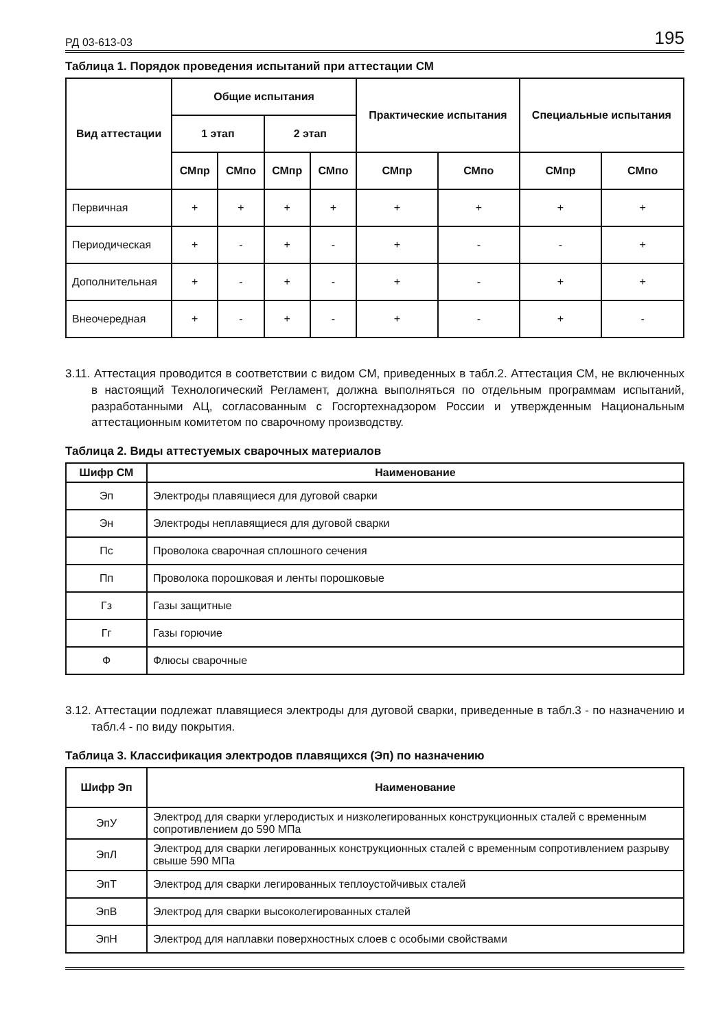РД 03-613-03 195
Таблица 1. Порядок проведения испытаний при аттестации СМ
| Вид аттестации | Общие испытания | | | | Практические испытания | | Специальные испытания | |
| --- | --- | --- | --- | --- | --- | --- | --- | --- |
| | 1 этап | | 2 этап | | | | | |
| | СМпр | СМпо | СМпр | СМпо | СМпр | СМпо | СМпр | СМпо |
| Первичная | + | + | + | + | + | + | + | + |
| Периодическая | + | - | + | - | + | - | - | + |
| Дополнительная | + | - | + | - | + | - | + | + |
| Внеочередная | + | - | + | - | + | - | + | - |
3.11. Аттестация проводится в соответствии с видом СМ, приведенных в табл.2. Аттестация СМ, не включенных в настоящий Технологический Регламент, должна выполняться по отдельным программам испытаний, разработанными АЦ, согласованным с Госгортехнадзором России и утвержденным Национальным аттестационным комитетом по сварочному производству.
Таблица 2. Виды аттестуемых сварочных материалов
| Шифр СМ | Наименование |
| --- | --- |
| Эп | Электроды плавящиеся для дуговой сварки |
| Эн | Электроды неплавящиеся для дуговой сварки |
| Пс | Проволока сварочная сплошного сечения |
| Пп | Проволока порошковая и ленты порошковые |
| Гз | Газы защитные |
| Гг | Газы горючие |
| Ф | Флюсы сварочные |
3.12. Аттестации подлежат плавящиеся электроды для дуговой сварки, приведенные в табл.3 - по назначению и табл.4 - по виду покрытия.
Таблица 3. Классификация электродов плавящихся (Эп) по назначению
| Шифр Эп | Наименование |
| --- | --- |
| ЭпУ | Электрод для сварки углеродистых и низколегированных конструкционных сталей с временным сопротивлением до 590 МПа |
| ЭпЛ | Электрод для сварки легированных конструкционных сталей с временным сопротивлением разрыву свыше 590 МПа |
| ЭпТ | Электрод для сварки легированных теплоустойчивых сталей |
| ЭпВ | Электрод для сварки высоколегированных сталей |
| ЭпН | Электрод для наплавки поверхностных слоев с особыми свойствами |